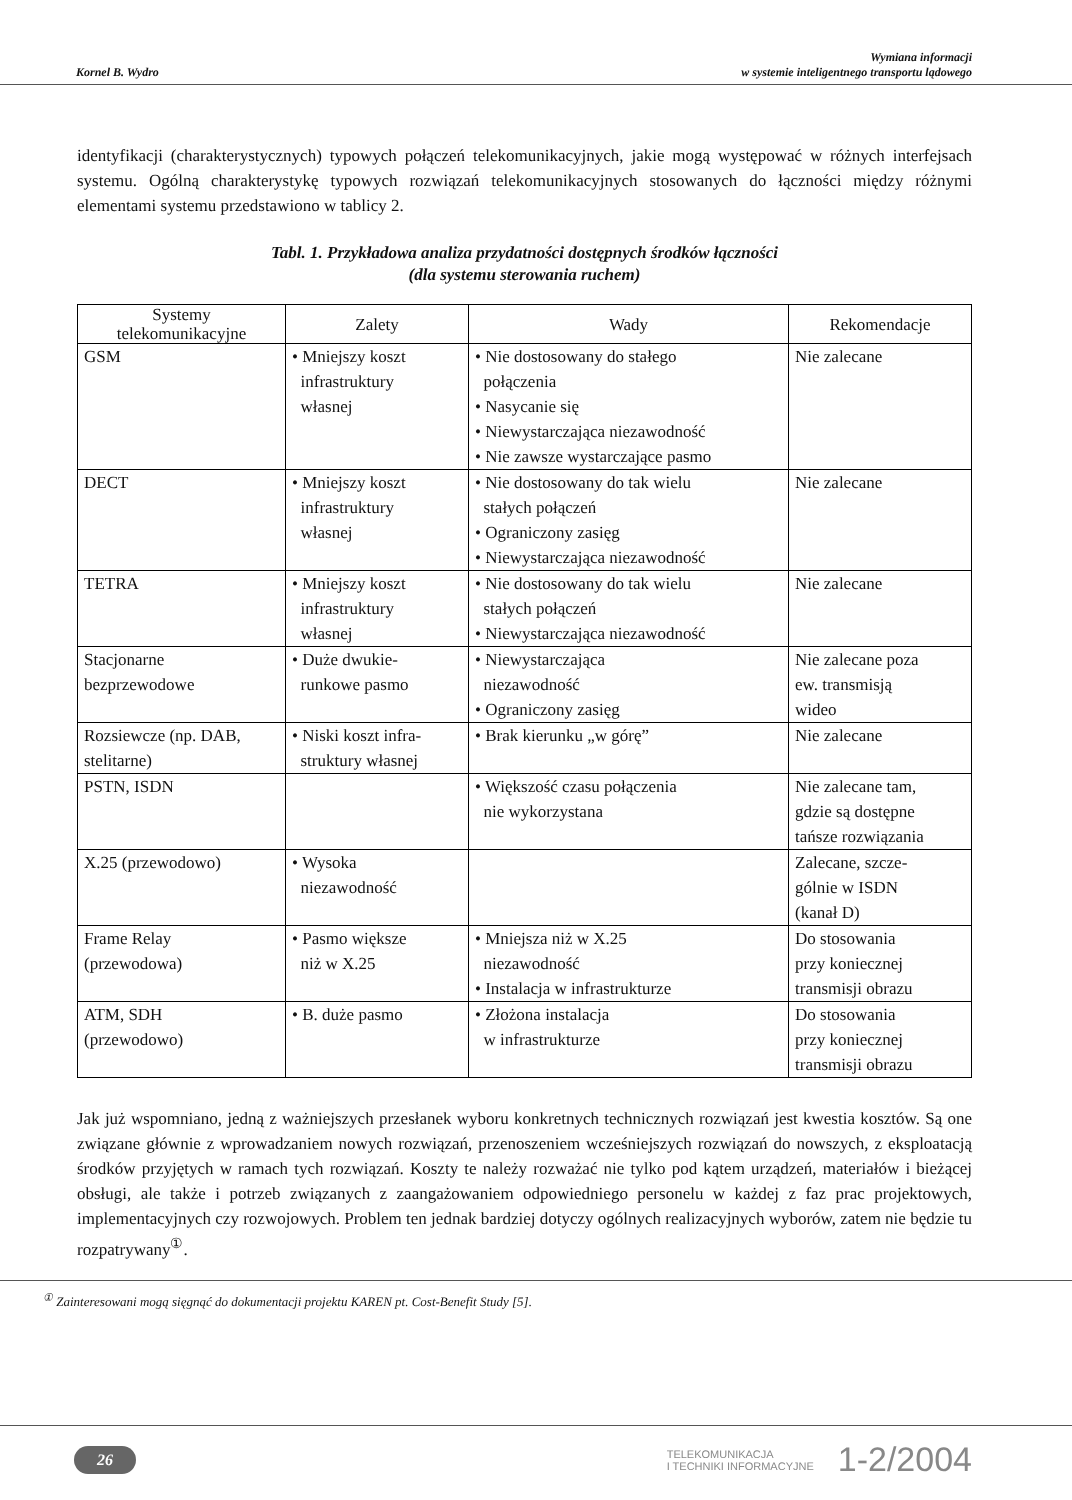Kornel B. Wydro
Wymiana informacji
w systemie inteligentnego transportu lądowego
identyfikacji (charakterystycznych) typowych połączeń telekomunikacyjnych, jakie mogą występować w różnych interfejsach systemu. Ogólną charakterystykę typowych rozwiązań telekomunikacyjnych stosowanych do łączności między różnymi elementami systemu przedstawiono w tablicy 2.
Tabl. 1. Przykładowa analiza przydatności dostępnych środków łączności
(dla systemu sterowania ruchem)
| Systemy telekomunikacyjne | Zalety | Wady | Rekomendacje |
| --- | --- | --- | --- |
| GSM | • Mniejszy koszt infrastruktury własnej | • Nie dostosowany do stałego połączenia • Nasycanie się • Niewystarczająca niezawodność • Nie zawsze wystarczające pasmo | Nie zalecane |
| DECT | • Mniejszy koszt infrastruktury własnej | • Nie dostosowany do tak wielu stałych połączeń • Ograniczony zasięg • Niewystarczająca niezawodność | Nie zalecane |
| TETRA | • Mniejszy koszt infrastruktury własnej | • Nie dostosowany do tak wielu stałych połączeń • Niewystarczająca niezawodność | Nie zalecane |
| Stacjonarne bezprzewodowe | • Duże dwukie- runkowe pasmo | • Niewystarczająca niezawodność • Ograniczony zasięg | Nie zalecane poza ew. transmisją wideo |
| Rozsiewcze (np. DAB, stelitarne) | • Niski koszt infra- struktury własnej | • Brak kierunku „w górę” | Nie zalecane |
| PSTN, ISDN | | • Większość czasu połączenia nie wykorzystana | Nie zalecane tam, gdzie są dostępne tańsze rozwiązania |
| X.25 (przewodowo) | • Wysoka niezawodność | | Zalecane, szcze- gólnie w ISDN (kanał D) |
| Frame Relay (przewodowa) | • Pasmo większe niż w X.25 | • Mniejsza niż w X.25 niezawodność • Instalacja w infrastrukturze | Do stosowania przy koniecznej transmisji obrazu |
| ATM, SDH (przewodowo) | • B. duże pasmo | • Złożona instalacja w infrastrukturze | Do stosowania przy koniecznej transmisji obrazu |
Jak już wspomniano, jedną z ważniejszych przesłanek wyboru konkretnych technicznych rozwiązań jest kwestia kosztów. Są one związane głównie z wprowadzaniem nowych rozwiązań, przenoszeniem wcześniejszych rozwiązań do nowszych, z eksploatacją środków przyjętych w ramach tych rozwiązań. Koszty te należy rozważać nie tylko pod kątem urządzeń, materiałów i bieżącej obsługi, ale także i potrzeb związanych z zaangażowaniem odpowiedniego personelu w każdej z faz prac projektowych, implementacyjnych czy rozwojowych. Problem ten jednak bardziej dotyczy ogólnych realizacyjnych wyborów, zatem nie będzie tu rozpatrywany<sup>①</sup>.
<sup>①</sup> Zainteresowani mogą sięgnąć do dokumentacji projektu KAREN pt. Cost-Benefit Study [5].
26
TELEKOMUNIKACJA
I TECHNIKI INFORMACYJNE
1-2/2004